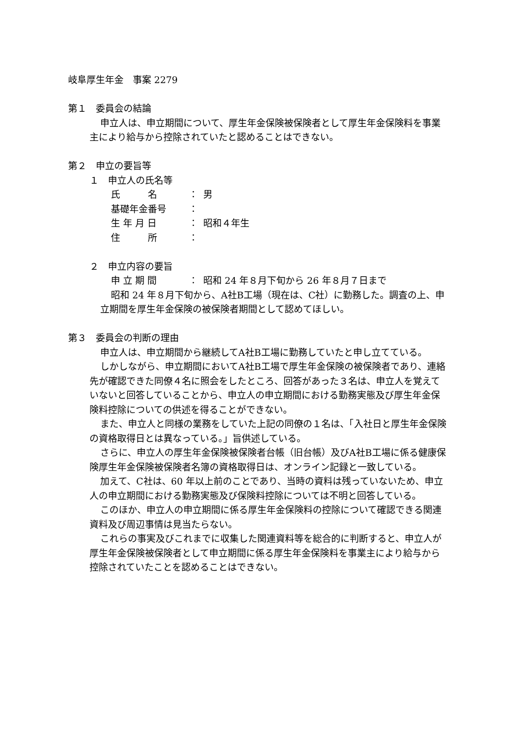岐阜厚生年金　事案 2279
第１　委員会の結論
申立人は、申立期間について、厚生年金保険被保険者として厚生年金保険料を事業主により給与から控除されていたと認めることはできない。
第２　申立の要旨等
１　申立人の氏名等
氏　　　名 ： 男
基礎年金番号 ：
生 年 月 日 ： 昭和４年生
住　　　所 ：
２　申立内容の要旨
申 立 期 間 ： 昭和 24 年８月下旬から 26 年８月７日まで
昭和 24 年８月下旬から、A社B工場（現在は、C社）に勤務した。調査の上、申立期間を厚生年金保険の被保険者期間として認めてほしい。
第３　委員会の判断の理由
申立人は、申立期間から継続してA社B工場に勤務していたと申し立てている。
しかしながら、申立期間においてA社B工場で厚生年金保険の被保険者であり、連絡先が確認できた同僚４名に照会をしたところ、回答があった３名は、申立人を覚えていないと回答していることから、申立人の申立期間における勤務実態及び厚生年金保険料控除についての供述を得ることができない。
また、申立人と同様の業務をしていた上記の同僚の１名は、「入社日と厚生年金保険の資格取得日とは異なっている。」旨供述している。
さらに、申立人の厚生年金保険被保険者台帳（旧台帳）及びA社B工場に係る健康保険厚生年金保険被保険者名簿の資格取得日は、オンライン記録と一致している。
加えて、C社は、60 年以上前のことであり、当時の資料は残っていないため、申立人の申立期間における勤務実態及び保険料控除については不明と回答している。
このほか、申立人の申立期間に係る厚生年金保険料の控除について確認できる関連資料及び周辺事情は見当たらない。
これらの事実及びこれまでに収集した関連資料等を総合的に判断すると、申立人が厚生年金保険被保険者として申立期間に係る厚生年金保険料を事業主により給与から控除されていたことを認めることはできない。